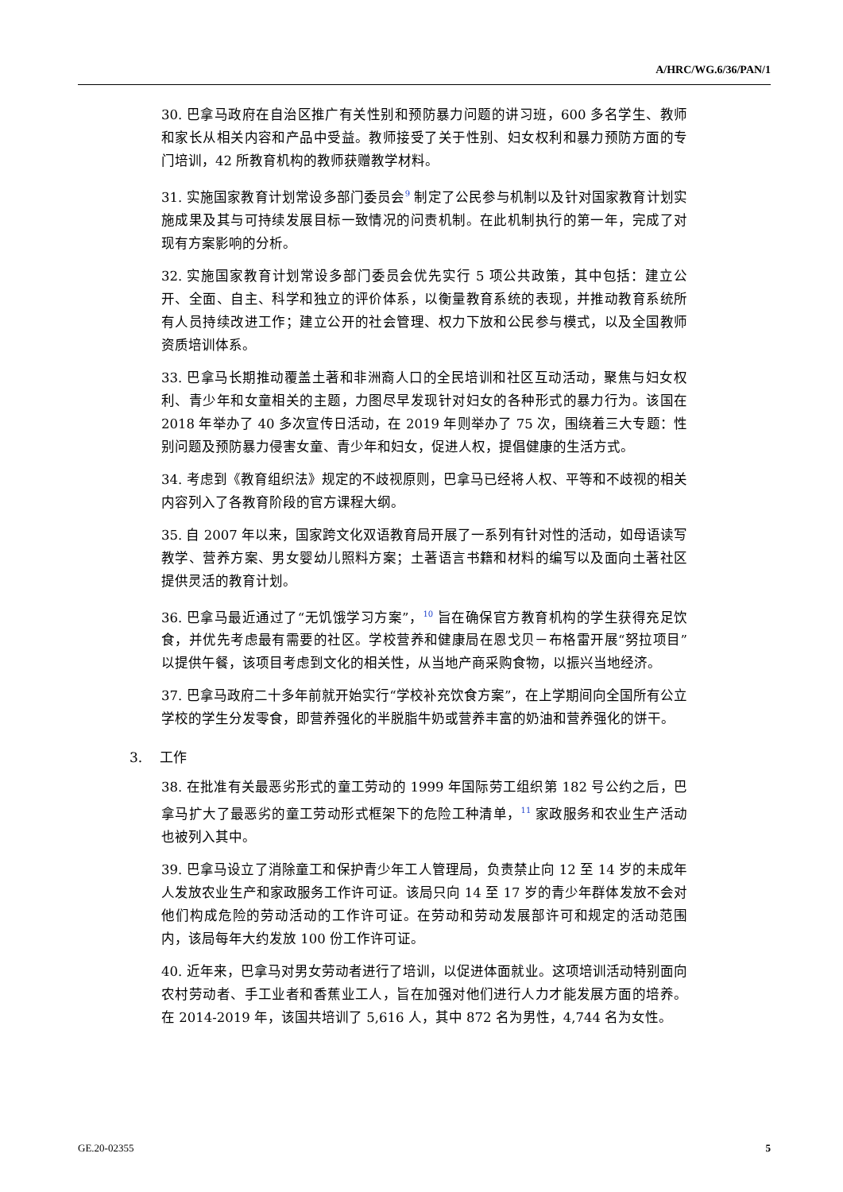A/HRC/WG.6/36/PAN/1
30. 巴拿马政府在自治区推广有关性别和预防暴力问题的讲习班，600 多名学生、教师和家长从相关内容和产品中受益。教师接受了关于性别、妇女权利和暴力预防方面的专门培训，42 所教育机构的教师获赠教学材料。
31. 实施国家教育计划常设多部门委员会<sup>9</sup> 制定了公民参与机制以及针对国家教育计划实施成果及其与可持续发展目标一致情况的问责机制。在此机制执行的第一年，完成了对现有方案影响的分析。
32. 实施国家教育计划常设多部门委员会优先实行 5 项公共政策，其中包括：建立公开、全面、自主、科学和独立的评价体系，以衡量教育系统的表现，并推动教育系统所有人员持续改进工作；建立公开的社会管理、权力下放和公民参与模式，以及全国教师资质培训体系。
33. 巴拿马长期推动覆盖土著和非洲裔人口的全民培训和社区互动活动，聚焦与妇女权利、青少年和女童相关的主题，力图尽早发现针对妇女的各种形式的暴力行为。该国在 2018 年举办了 40 多次宣传日活动，在 2019 年则举办了 75 次，围绕着三大专题：性别问题及预防暴力侵害女童、青少年和妇女，促进人权，提倡健康的生活方式。
34. 考虑到《教育组织法》规定的不歧视原则，巴拿马已经将人权、平等和不歧视的相关内容列入了各教育阶段的官方课程大纲。
35. 自 2007 年以来，国家跨文化双语教育局开展了一系列有针对性的活动，如母语读写教学、营养方案、男女婴幼儿照料方案；土著语言书籍和材料的编写以及面向土著社区提供灵活的教育计划。
36. 巴拿马最近通过了“无饥饿学习方案”，<sup>10</sup> 旨在确保官方教育机构的学生获得充足饮食，并优先考虑最有需要的社区。学校营养和健康局在恩戈贝－布格雷开展“努拉项目”以提供午餐，该项目考虑到文化的相关性，从当地产商采购食物，以振兴当地经济。
37. 巴拿马政府二十多年前就开始实行“学校补充饮食方案”，在上学期间向全国所有公立学校的学生分发零食，即营养强化的半脱脂牛奶或营养丰富的奶油和营养强化的饼干。
3. 工作
38. 在批准有关最恶劣形式的童工劳动的 1999 年国际劳工组织第 182 号公约之后，巴拿马扩大了最恶劣的童工劳动形式框架下的危险工种清单，<sup>11</sup> 家政服务和农业生产活动也被列入其中。
39. 巴拿马设立了消除童工和保护青少年工人管理局，负责禁止向 12 至 14 岁的未成年人发放农业生产和家政服务工作许可证。该局只向 14 至 17 岁的青少年群体发放不会对他们构成危险的劳动活动的工作许可证。在劳动和劳动发展部许可和规定的活动范围内，该局每年大约发放 100 份工作许可证。
40. 近年来，巴拿马对男女劳动者进行了培训，以促进体面就业。这项培训活动特别面向农村劳动者、手工业者和香蕉业工人，旨在加强对他们进行人力才能发展方面的培养。在 2014-2019 年，该国共培训了 5,616 人，其中 872 名为男性，4,744 名为女性。
GE.20-02355 5